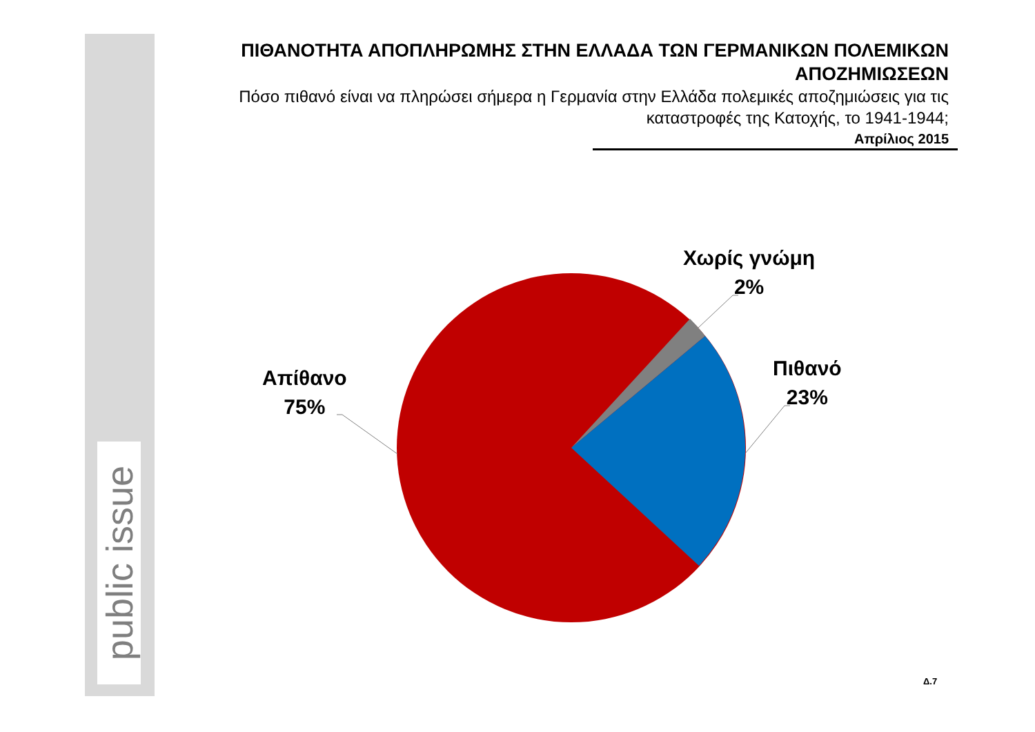public issue
ΠΙΘΑΝΟΤΗΤΑ ΑΠΟΠΛΗΡΩΜΗΣ ΣΤΗΝ ΕΛΛΑΔΑ ΤΩΝ ΓΕΡΜΑΝΙΚΩΝ ΠΟΛΕΜΙΚΩΝ ΑΠΟΖΗΜΙΩΣΕΩΝ
Πόσο πιθανό είναι να πληρώσει σήμερα η Γερμανία στην Ελλάδα πολεμικές αποζημιώσεις για τις καταστροφές της Κατοχής, το 1941-1944;
Απρίλιος 2015
Απίθανο
75%
Χωρίς γνώμη
2%
Πιθανό
23%
Δ.7